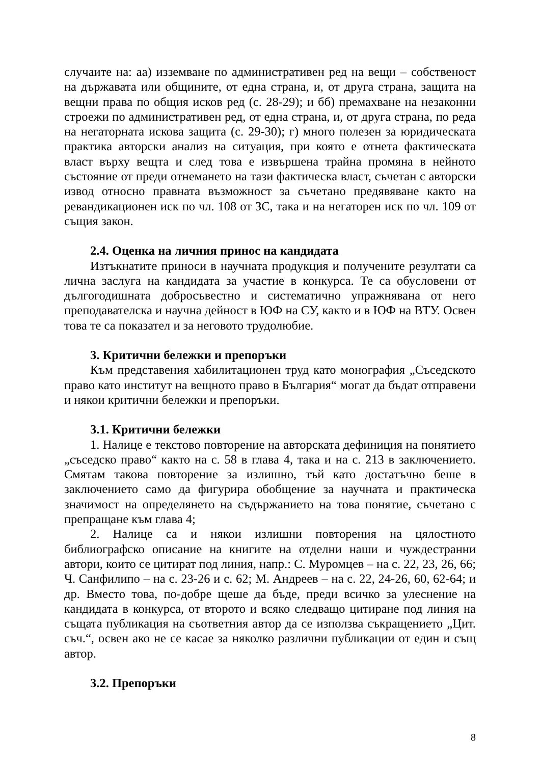случаите на: аа) изземване по административен ред на вещи – собственост на държавата или общините, от една страна, и, от друга страна, защита на вещни права по общия исков ред (с. 28-29); и бб) премахване на незаконни строежи по административен ред, от една страна, и, от друга страна, по реда на негаторната искова защита (с. 29-30); г) много полезен за юридическата практика авторски анализ на ситуация, при която е отнета фактическата власт върху вещта и след това е извършена трайна промяна в нейното състояние от преди отнемането на тази фактическа власт, съчетан с авторски извод относно правната възможност за съчетано предявяване както на ревандикационен иск по чл. 108 от ЗС, така и на негаторен иск по чл. 109 от същия закон.
2.4. Оценка на личния принос на кандидата
Изтъкнатите приноси в научната продукция и получените резултати са лична заслуга на кандидата за участие в конкурса. Те са обусловени от дългогодишната добросъвестно и систематично упражнявана от него преподавателска и научна дейност в ЮФ на СУ, както и в ЮФ на ВТУ. Освен това те са показател и за неговото трудолюбие.
3. Критични бележки и препоръки
Към представения хабилитационен труд като монография „Съседското право като институт на вещното право в България“ могат да бъдат отправени и някои критични бележки и препоръки.
3.1. Критични бележки
1. Налице е текстово повторение на авторската дефиниция на понятието „съседско право“ както на с. 58 в глава 4, така и на с. 213 в заключението. Смятам такова повторение за излишно, тъй като достатъчно беше в заключението само да фигурира обобщение за научната и практическа значимост на определянето на съдържанието на това понятие, съчетано с препращане към глава 4;
2. Налице са и някои излишни повторения на цялостното библиографско описание на книгите на отделни наши и чуждестранни автори, които се цитират под линия, напр.: С. Муромцев – на с. 22, 23, 26, 66; Ч. Санфилипо – на с. 23-26 и с. 62; М. Андреев – на с. 22, 24-26, 60, 62-64; и др. Вместо това, по-добре щеше да бъде, преди всичко за улеснение на кандидата в конкурса, от второто и всяко следващо цитиране под линия на същата публикация на съответния автор да се използва съкращението „Цит. съч.“, освен ако не се касае за няколко различни публикации от един и същ автор.
3.2. Препоръки
8